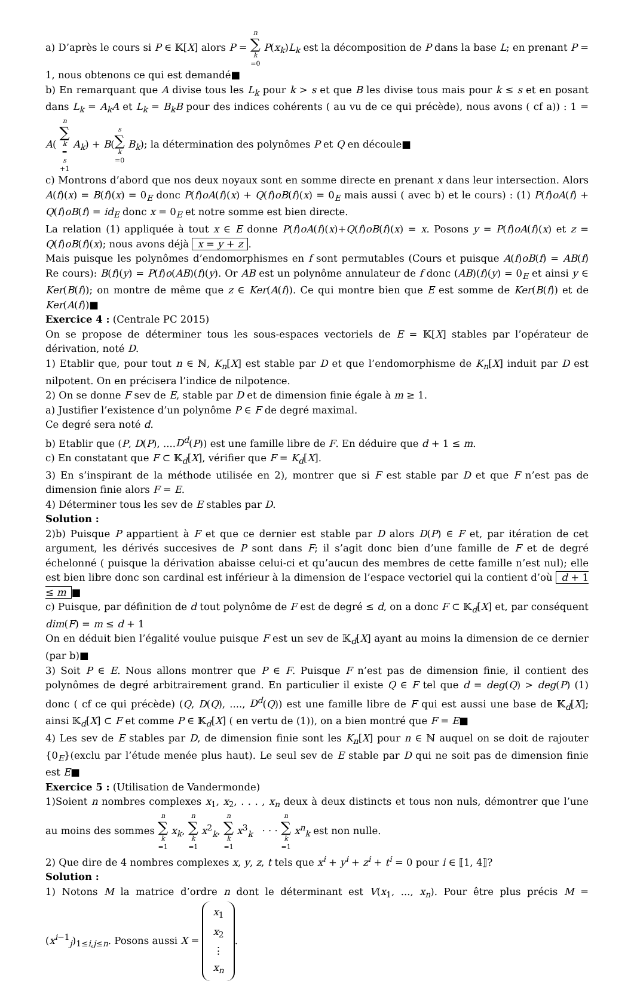a) D’après le cours si P ∈ 𝕂[X] alors P = n ∑ k =0 P(x<sub>k</sub>)L<sub>k</sub> est la décomposition de P dans la base L; en prenant P = 1, nous obtenons ce qui est demandé■
b) En remarquant que A divise tous les L<sub>k</sub> pour k > s et que B les divise tous mais pour k ≤ s et en posant dans L<sub>k</sub> = A<sub>k</sub>A et L<sub>k</sub> = B<sub>k</sub>B pour des indices cohérents ( au vu de ce qui précède), nous avons ( cf a)) : 1 = A( n ∑ k = s +1 A<sub>k</sub>) + B(s ∑ k =0 B<sub>k</sub>); la détermination des polynômes P et Q en découle■
c) Montrons d’abord que nos deux noyaux sont en somme directe en prenant x dans leur intersection. Alors A(f)(x) = B(f)(x) = 0<sub>E</sub> donc P(f)oA(f)(x) + Q(f)oB(f)(x) = 0<sub>E</sub> mais aussi ( avec b) et le cours) : (1) P(f)oA(f) + Q(f)oB(f) = id<sub>E</sub> donc x = 0<sub>E</sub> et notre somme est bien directe.
La relation (1) appliquée à tout x ∈ E donne P(f)oA(f)(x)+Q(f)oB(f)(x) = x. Posons y = P(f)oA(f)(x) et z = Q(f)oB(f)(x); nous avons déjà x = y + z.
Mais puisque les polynômes d’endomorphismes en f sont permutables (Cours et puisque A(f)oB(f) = AB(f) Re cours): B(f)(y) = P(f)o(AB)(f)(y). Or AB est un polynôme annulateur de f donc (AB)(f)(y) = 0<sub>E</sub> et ainsi y ∈ Ker(B(f)); on montre de même que z ∈ Ker(A(f)). Ce qui montre bien que E est somme de Ker(B(f)) et de Ker(A(f))■
Exercice 4 : (Centrale PC 2015)
On se propose de déterminer tous les sous-espaces vectoriels de E = 𝕂[X] stables par l’opérateur de dérivation, noté D.
1) Etablir que, pour tout n ∈ ℕ, K<sub>n</sub>[X] est stable par D et que l’endomorphisme de K<sub>n</sub>[X] induit par D est nilpotent. On en précisera l’indice de nilpotence.
2) On se donne F sev de E, stable par D et de dimension finie égale à m ≥ 1.
a) Justifier l’existence d’un polynôme P ∈ F de degré maximal.
Ce degré sera noté d.
b) Etablir que (P, D(P), ....D<sup>d</sup>(P)) est une famille libre de F. En déduire que d + 1 ≤ m.
c) En constatant que F ⊂ 𝕂<sub>d</sub>[X], vérifier que F = K<sub>d</sub>[X].
3) En s’inspirant de la méthode utilisée en 2), montrer que si F est stable par D et que F n’est pas de dimension finie alors F = E.
4) Déterminer tous les sev de E stables par D.
Solution :
2)b) Puisque P appartient à F et que ce dernier est stable par D alors D(P) ∈ F et, par itération de cet argument, les dérivés succesives de P sont dans F; il s’agit donc bien d’une famille de F et de degré échelonné ( puisque la dérivation abaisse celui-ci et qu’aucun des membres de cette famille n’est nul); elle est bien libre donc son cardinal est inférieur à la dimension de l’espace vectoriel qui la contient d’où d + 1 ≤ m ■
c) Puisque, par définition de d tout polynôme de F est de degré ≤ d, on a donc F ⊂ 𝕂<sub>d</sub>[X] et, par conséquent dim(F) = m ≤ d + 1
On en déduit bien l’égalité voulue puisque F est un sev de 𝕂<sub>d</sub>[X] ayant au moins la dimension de ce dernier (par b)■
3) Soit P ∈ E. Nous allons montrer que P ∈ F. Puisque F n’est pas de dimension finie, il contient des polynômes de degré arbitrairement grand. En particulier il existe Q ∈ F tel que d = deg(Q) > deg(P) (1) donc ( cf ce qui précède) (Q, D(Q), ...., D<sup>d</sup>(Q)) est une famille libre de F qui est aussi une base de 𝕂<sub>d</sub>[X]; ainsi 𝕂<sub>d</sub>[X] ⊂ F et comme P ∈ 𝕂<sub>d</sub>[X] ( en vertu de (1)), on a bien montré que F = E■
4) Les sev de E stables par D, de dimension finie sont les K<sub>n</sub>[X] pour n ∈ ℕ auquel on se doit de rajouter {0<sub>E</sub>}(exclu par l’étude menée plus haut). Le seul sev de E stable par D qui ne soit pas de dimension finie est E■
Exercice 5 : (Utilisation de Vandermonde)
1)Soient n nombres complexes x<sub>1</sub>, x<sub>2</sub>, . . . , x<sub>n</sub> deux à deux distincts et tous non nuls, démontrer que l’une au moins des sommes n ∑ k =1 x<sub>k</sub>, n ∑ k =1 x<sup>2</sup><sub>k</sub>, n ∑ k =1 x<sup>3</sup><sub>k</sub> · · · n ∑ k =1 x<sup>n</sup><sub>k</sub> est non nulle.
2) Que dire de 4 nombres complexes x, y, z, t tels que x<sup>i</sup> + y<sup>i</sup> + z<sup>i</sup> + t<sup>i</sup> = 0 pour i ∈ ⟦1, 4⟧?
Solution :
1) Notons M la matrice d’ordre n dont le déterminant est V(x<sub>1</sub>, ..., x<sub>n</sub>). Pour être plus précis M = (x<sup>i−1</sup><sub>j</sub>)<sub>1≤i,j≤n</sub>. Posons aussi X = x<sub>1</sub> x<sub>2</sub> ⋮ x<sub>n</sub>.